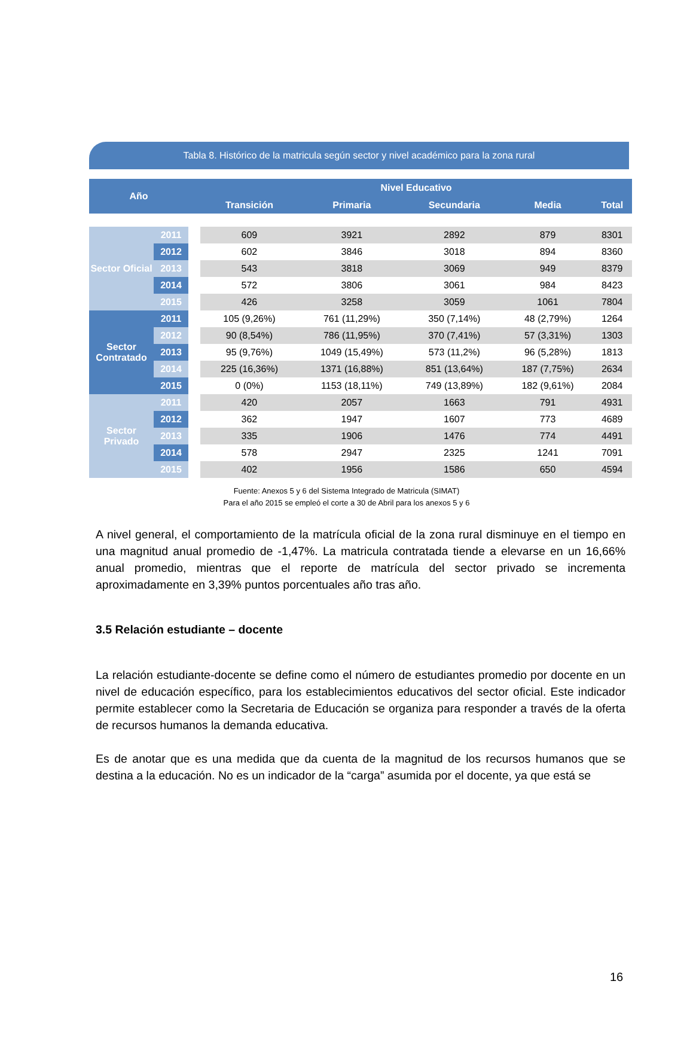Tabla 8. Histórico de la matricula según sector y nivel académico para la zona rural
| Año | | | Nivel Educativo | | | | |
| --- | --- | --- | --- | --- | --- | --- | --- |
| | | | Transición | Primaria | Secundaria | Media | Total |
| Sector Oficial | 2011 | | 609 | 3921 | 2892 | 879 | 8301 |
| | 2012 | | 602 | 3846 | 3018 | 894 | 8360 |
| | 2013 | | 543 | 3818 | 3069 | 949 | 8379 |
| | 2014 | | 572 | 3806 | 3061 | 984 | 8423 |
| | 2015 | | 426 | 3258 | 3059 | 1061 | 7804 |
| Sector Contratado | 2011 | | 105 (9,26%) | 761 (11,29%) | 350 (7,14%) | 48 (2,79%) | 1264 |
| | 2012 | | 90 (8,54%) | 786 (11,95%) | 370 (7,41%) | 57 (3,31%) | 1303 |
| | 2013 | | 95 (9,76%) | 1049 (15,49%) | 573 (11,2%) | 96 (5,28%) | 1813 |
| | 2014 | | 225 (16,36%) | 1371 (16,88%) | 851 (13,64%) | 187 (7,75%) | 2634 |
| | 2015 | | 0 (0%) | 1153 (18,11%) | 749 (13,89%) | 182 (9,61%) | 2084 |
| Sector Privado | 2011 | | 420 | 2057 | 1663 | 791 | 4931 |
| | 2012 | | 362 | 1947 | 1607 | 773 | 4689 |
| | 2013 | | 335 | 1906 | 1476 | 774 | 4491 |
| | 2014 | | 578 | 2947 | 2325 | 1241 | 7091 |
| | 2015 | | 402 | 1956 | 1586 | 650 | 4594 |
Fuente: Anexos 5 y 6 del Sistema Integrado de Matricula (SIMAT)
Para el año 2015 se empleó el corte a 30 de Abril para los anexos 5 y 6
A nivel general, el comportamiento de la matrícula oficial de la zona rural disminuye en el tiempo en una magnitud anual promedio de -1,47%. La matricula contratada tiende a elevarse en un 16,66% anual promedio, mientras que el reporte de matrícula del sector privado se incrementa aproximadamente en 3,39% puntos porcentuales año tras año.
3.5 Relación estudiante – docente
La relación estudiante-docente se define como el número de estudiantes promedio por docente en un nivel de educación específico, para los establecimientos educativos del sector oficial. Este indicador permite establecer como la Secretaria de Educación se organiza para responder a través de la oferta de recursos humanos la demanda educativa.
Es de anotar que es una medida que da cuenta de la magnitud de los recursos humanos que se destina a la educación. No es un indicador de la “carga” asumida por el docente, ya que está se
16